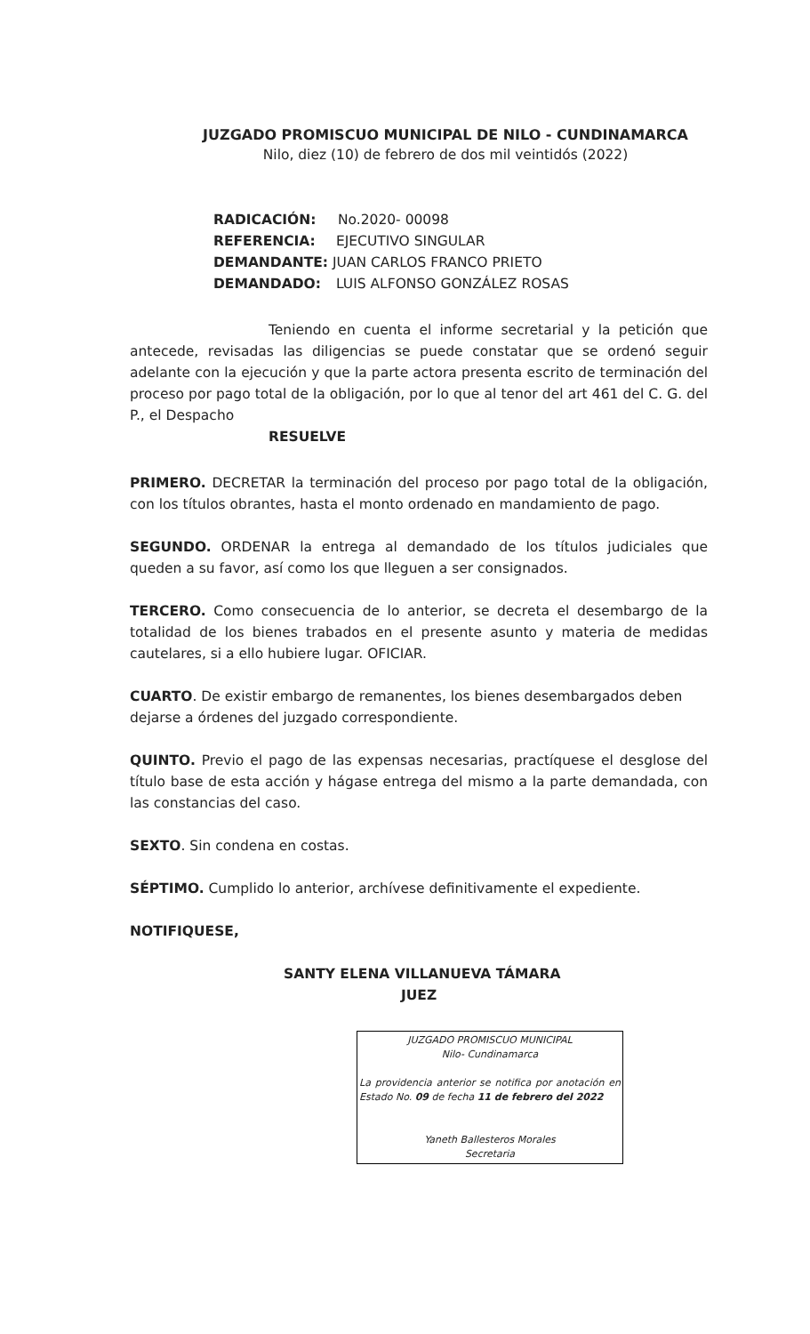JUZGADO PROMISCUO MUNICIPAL DE NILO - CUNDINAMARCA
Nilo, diez (10) de febrero de dos mil veintidós (2022)
RADICACIÓN: No.2020- 00098
REFERENCIA: EJECUTIVO SINGULAR
DEMANDANTE: JUAN CARLOS FRANCO PRIETO
DEMANDADO: LUIS ALFONSO GONZÁLEZ ROSAS
Teniendo en cuenta el informe secretarial y la petición que antecede, revisadas las diligencias se puede constatar que se ordenó seguir adelante con la ejecución y que la parte actora presenta escrito de terminación del proceso por pago total de la obligación, por lo que al tenor del art 461 del C. G. del P., el Despacho
RESUELVE
PRIMERO. DECRETAR la terminación del proceso por pago total de la obligación, con los títulos obrantes, hasta el monto ordenado en mandamiento de pago.
SEGUNDO. ORDENAR la entrega al demandado de los títulos judiciales que queden a su favor, así como los que lleguen a ser consignados.
TERCERO. Como consecuencia de lo anterior, se decreta el desembargo de la totalidad de los bienes trabados en el presente asunto y materia de medidas cautelares, si a ello hubiere lugar. OFICIAR.
CUARTO. De existir embargo de remanentes, los bienes desembargados deben dejarse a órdenes del juzgado correspondiente.
QUINTO. Previo el pago de las expensas necesarias, practíquese el desglose del título base de esta acción y hágase entrega del mismo a la parte demandada, con las constancias del caso.
SEXTO. Sin condena en costas.
SÉPTIMO. Cumplido lo anterior, archívese definitivamente el expediente.
NOTIFIQUESE,
SANTY ELENA VILLANUEVA TÁMARA
JUEZ
JUZGADO PROMISCUO MUNICIPAL
Nilo- Cundinamarca
La providencia anterior se notifica por anotación en Estado No. 09 de fecha 11 de febrero del 2022
Yaneth Ballesteros Morales
Secretaria